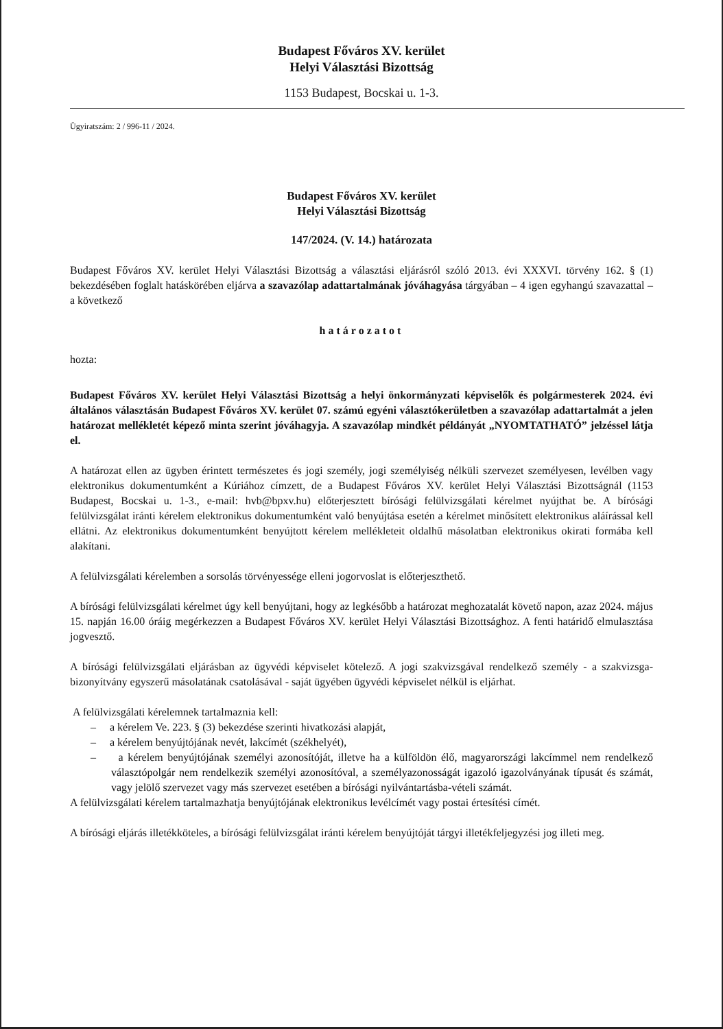Budapest Főváros XV. kerület
Helyi Választási Bizottság
1153 Budapest, Bocskai u. 1-3.
Ügyiratszám: 2 / 996-11 / 2024.
Budapest Főváros XV. kerület
Helyi Választási Bizottság
147/2024. (V. 14.) határozata
Budapest Főváros XV. kerület Helyi Választási Bizottság a választási eljárásról szóló 2013. évi XXXVI. törvény 162. § (1) bekezdésében foglalt hatáskörében eljárva a szavazólap adattartalmának jóváhagyása tárgyában – 4 igen egyhangú szavazattal – a következő
határozatot
hozta:
Budapest Főváros XV. kerület Helyi Választási Bizottság a helyi önkormányzati képviselők és polgármesterek 2024. évi általános választásán Budapest Főváros XV. kerület 07. számú egyéni választókerületben a szavazólap adattartalmát a jelen határozat mellékletét képező minta szerint jóváhagyja. A szavazólap mindkét példányát „NYOMTATHATÓ” jelzéssel látja el.
A határozat ellen az ügyben érintett természetes és jogi személy, jogi személyiség nélküli szervezet személyesen, levélben vagy elektronikus dokumentumként a Kúriához címzett, de a Budapest Főváros XV. kerület Helyi Választási Bizottságnál (1153 Budapest, Bocskai u. 1-3., e-mail: hvb@bpxv.hu) előterjesztett bírósági felülvizsgálati kérelmet nyújthat be. A bírósági felülvizsgálat iránti kérelem elektronikus dokumentumként való benyújtása esetén a kérelmet minősített elektronikus aláírással kell ellátni. Az elektronikus dokumentumként benyújtott kérelem mellékleteit oldalhű másolatban elektronikus okirati formába kell alakítani.
A felülvizsgálati kérelemben a sorsolás törvényessége elleni jogorvoslat is előterjeszthető.
A bírósági felülvizsgálati kérelmet úgy kell benyújtani, hogy az legkésőbb a határozat meghozatalát követő napon, azaz 2024. május 15. napján 16.00 óráig megérkezzen a Budapest Főváros XV. kerület Helyi Választási Bizottsághoz. A fenti határidő elmulasztása jogvesztő.
A bírósági felülvizsgálati eljárásban az ügyvédi képviselet kötelező. A jogi szakvizsgával rendelkező személy - a szakvizsga-bizonyítvány egyszerű másolatának csatolásával - saját ügyében ügyvédi képviselet nélkül is eljárhat.
A felülvizsgálati kérelemnek tartalmaznia kell:
– a kérelem Ve. 223. § (3) bekezdése szerinti hivatkozási alapját,
– a kérelem benyújtójának nevét, lakcímét (székhelyét),
– a kérelem benyújtójának személyi azonosítóját, illetve ha a külföldön élő, magyarországi lakcímmel nem rendelkező választópolgár nem rendelkezik személyi azonosítóval, a személyazonosságát igazoló igazolványának típusát és számát, vagy jelölő szervezet vagy más szervezet esetében a bírósági nyilvántartásba-vételi számát.
A felülvizsgálati kérelem tartalmazhatja benyújtójának elektronikus levélcímét vagy postai értesítési címét.
A bírósági eljárás illetékköteles, a bírósági felülvizsgálat iránti kérelem benyújtóját tárgyi illetékfeljegyzési jog illeti meg.